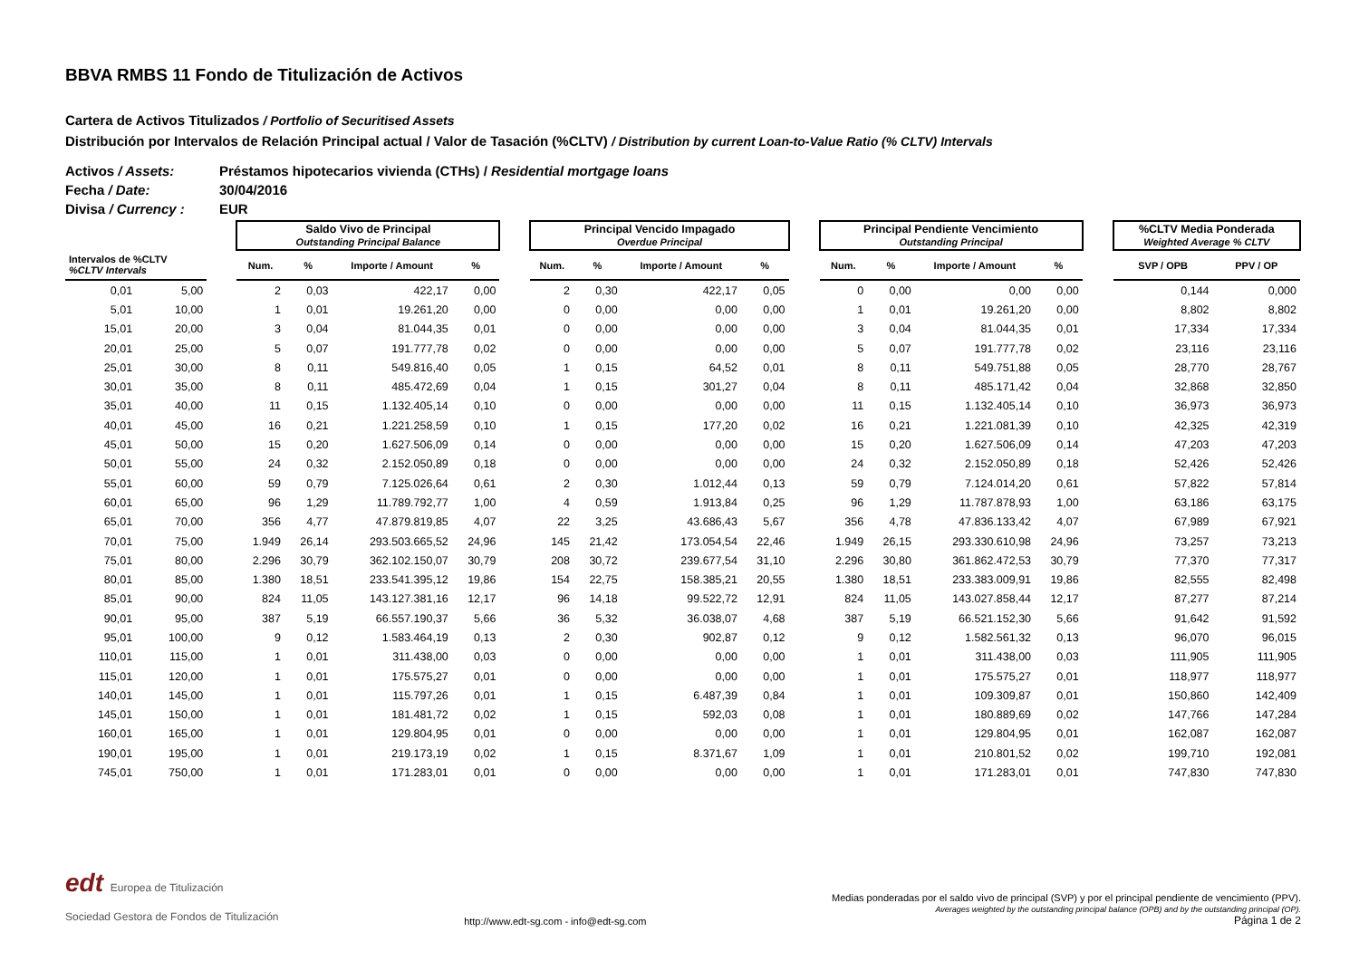BBVA RMBS 11 Fondo de Titulización de Activos
Cartera de Activos Titulizados / Portfolio of Securitised Assets
Distribución por Intervalos de Relación Principal actual / Valor de Tasación (%CLTV) / Distribution by current Loan-to-Value Ratio (% CLTV) Intervals
Activos / Assets: Préstamos hipotecarios vivienda (CTHs) / Residential mortgage loans
Fecha / Date: 30/04/2016
Divisa / Currency : EUR
| | | | Saldo Vivo de Principal Outstanding Principal Balance | | | | | Principal Vencido Impagado Overdue Principal | | | | | Principal Pendiente Vencimiento Outstanding Principal | | | | | %CLTV Media Ponderada Weighted Average % CLTV | |
| --- | --- | --- | --- | --- | --- | --- | --- | --- | --- | --- | --- | --- | --- | --- | --- | --- | --- | --- | --- |
| Intervalos de %CLTV %CLTV Intervals | | | Num. | % | Importe / Amount | % | | Num. | % | Importe / Amount | % | | Num. | % | Importe / Amount | % | | SVP / OPB | PPV / OP |
| 0,01 | 5,00 | | 2 | 0,03 | 422,17 | 0,00 | | 2 | 0,30 | 422,17 | 0,05 | | 0 | 0,00 | 0,00 | 0,00 | | 0,144 | 0,000 |
| 5,01 | 10,00 | | 1 | 0,01 | 19.261,20 | 0,00 | | 0 | 0,00 | 0,00 | 0,00 | | 1 | 0,01 | 19.261,20 | 0,00 | | 8,802 | 8,802 |
| 15,01 | 20,00 | | 3 | 0,04 | 81.044,35 | 0,01 | | 0 | 0,00 | 0,00 | 0,00 | | 3 | 0,04 | 81.044,35 | 0,01 | | 17,334 | 17,334 |
| 20,01 | 25,00 | | 5 | 0,07 | 191.777,78 | 0,02 | | 0 | 0,00 | 0,00 | 0,00 | | 5 | 0,07 | 191.777,78 | 0,02 | | 23,116 | 23,116 |
| 25,01 | 30,00 | | 8 | 0,11 | 549.816,40 | 0,05 | | 1 | 0,15 | 64,52 | 0,01 | | 8 | 0,11 | 549.751,88 | 0,05 | | 28,770 | 28,767 |
| 30,01 | 35,00 | | 8 | 0,11 | 485.472,69 | 0,04 | | 1 | 0,15 | 301,27 | 0,04 | | 8 | 0,11 | 485.171,42 | 0,04 | | 32,868 | 32,850 |
| 35,01 | 40,00 | | 11 | 0,15 | 1.132.405,14 | 0,10 | | 0 | 0,00 | 0,00 | 0,00 | | 11 | 0,15 | 1.132.405,14 | 0,10 | | 36,973 | 36,973 |
| 40,01 | 45,00 | | 16 | 0,21 | 1.221.258,59 | 0,10 | | 1 | 0,15 | 177,20 | 0,02 | | 16 | 0,21 | 1.221.081,39 | 0,10 | | 42,325 | 42,319 |
| 45,01 | 50,00 | | 15 | 0,20 | 1.627.506,09 | 0,14 | | 0 | 0,00 | 0,00 | 0,00 | | 15 | 0,20 | 1.627.506,09 | 0,14 | | 47,203 | 47,203 |
| 50,01 | 55,00 | | 24 | 0,32 | 2.152.050,89 | 0,18 | | 0 | 0,00 | 0,00 | 0,00 | | 24 | 0,32 | 2.152.050,89 | 0,18 | | 52,426 | 52,426 |
| 55,01 | 60,00 | | 59 | 0,79 | 7.125.026,64 | 0,61 | | 2 | 0,30 | 1.012,44 | 0,13 | | 59 | 0,79 | 7.124.014,20 | 0,61 | | 57,822 | 57,814 |
| 60,01 | 65,00 | | 96 | 1,29 | 11.789.792,77 | 1,00 | | 4 | 0,59 | 1.913,84 | 0,25 | | 96 | 1,29 | 11.787.878,93 | 1,00 | | 63,186 | 63,175 |
| 65,01 | 70,00 | | 356 | 4,77 | 47.879.819,85 | 4,07 | | 22 | 3,25 | 43.686,43 | 5,67 | | 356 | 4,78 | 47.836.133,42 | 4,07 | | 67,989 | 67,921 |
| 70,01 | 75,00 | | 1.949 | 26,14 | 293.503.665,52 | 24,96 | | 145 | 21,42 | 173.054,54 | 22,46 | | 1.949 | 26,15 | 293.330.610,98 | 24,96 | | 73,257 | 73,213 |
| 75,01 | 80,00 | | 2.296 | 30,79 | 362.102.150,07 | 30,79 | | 208 | 30,72 | 239.677,54 | 31,10 | | 2.296 | 30,80 | 361.862.472,53 | 30,79 | | 77,370 | 77,317 |
| 80,01 | 85,00 | | 1.380 | 18,51 | 233.541.395,12 | 19,86 | | 154 | 22,75 | 158.385,21 | 20,55 | | 1.380 | 18,51 | 233.383.009,91 | 19,86 | | 82,555 | 82,498 |
| 85,01 | 90,00 | | 824 | 11,05 | 143.127.381,16 | 12,17 | | 96 | 14,18 | 99.522,72 | 12,91 | | 824 | 11,05 | 143.027.858,44 | 12,17 | | 87,277 | 87,214 |
| 90,01 | 95,00 | | 387 | 5,19 | 66.557.190,37 | 5,66 | | 36 | 5,32 | 36.038,07 | 4,68 | | 387 | 5,19 | 66.521.152,30 | 5,66 | | 91,642 | 91,592 |
| 95,01 | 100,00 | | 9 | 0,12 | 1.583.464,19 | 0,13 | | 2 | 0,30 | 902,87 | 0,12 | | 9 | 0,12 | 1.582.561,32 | 0,13 | | 96,070 | 96,015 |
| 110,01 | 115,00 | | 1 | 0,01 | 311.438,00 | 0,03 | | 0 | 0,00 | 0,00 | 0,00 | | 1 | 0,01 | 311.438,00 | 0,03 | | 111,905 | 111,905 |
| 115,01 | 120,00 | | 1 | 0,01 | 175.575,27 | 0,01 | | 0 | 0,00 | 0,00 | 0,00 | | 1 | 0,01 | 175.575,27 | 0,01 | | 118,977 | 118,977 |
| 140,01 | 145,00 | | 1 | 0,01 | 115.797,26 | 0,01 | | 1 | 0,15 | 6.487,39 | 0,84 | | 1 | 0,01 | 109.309,87 | 0,01 | | 150,860 | 142,409 |
| 145,01 | 150,00 | | 1 | 0,01 | 181.481,72 | 0,02 | | 1 | 0,15 | 592,03 | 0,08 | | 1 | 0,01 | 180.889,69 | 0,02 | | 147,766 | 147,284 |
| 160,01 | 165,00 | | 1 | 0,01 | 129.804,95 | 0,01 | | 0 | 0,00 | 0,00 | 0,00 | | 1 | 0,01 | 129.804,95 | 0,01 | | 162,087 | 162,087 |
| 190,01 | 195,00 | | 1 | 0,01 | 219.173,19 | 0,02 | | 1 | 0,15 | 8.371,67 | 1,09 | | 1 | 0,01 | 210.801,52 | 0,02 | | 199,710 | 192,081 |
| 745,01 | 750,00 | | 1 | 0,01 | 171.283,01 | 0,01 | | 0 | 0,00 | 0,00 | 0,00 | | 1 | 0,01 | 171.283,01 | 0,01 | | 747,830 | 747,830 |
edt Europea de Titulización
Sociedad Gestora de Fondos de Titulización
http://www.edt-sg.com - info@edt-sg.com
Medias ponderadas por el saldo vivo de principal (SVP) y por el principal pendiente de vencimiento (PPV).
Averages weighted by the outstanding principal balance (OPB) and by the outstanding principal (OP).
Página 1 de 2